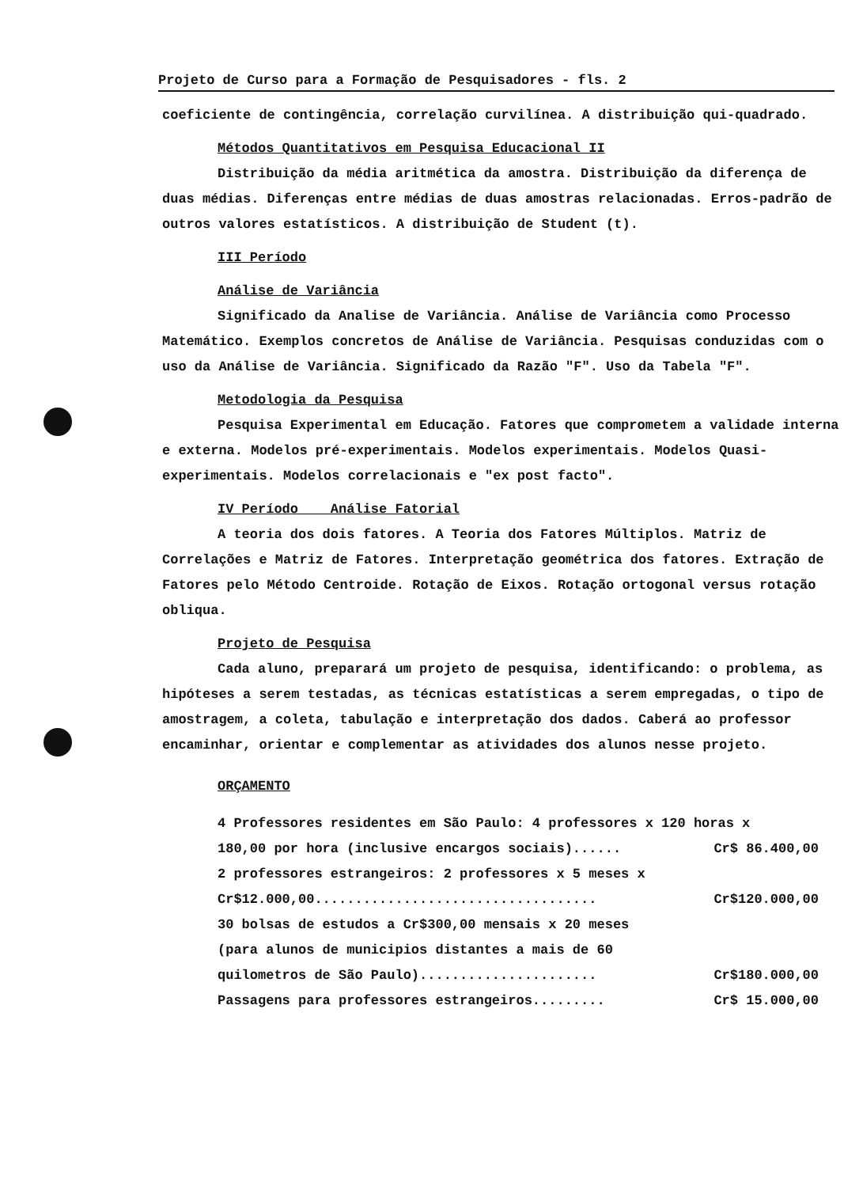Projeto de Curso para a Formação de Pesquisadores - fls. 2
coeficiente de contingência, correlação curvilínea. A distribuição qui-quadrado.
Métodos Quantitativos em Pesquisa Educacional II
Distribuição da média aritmética da amostra. Distribuição da diferença de duas médias. Diferenças entre médias de duas amostras relacionadas. Erros-padrão de outros valores estatísticos. A distribuição de Student (t).
III Período
Análise de Variância
Significado da Analise de Variância. Análise de Variância como Processo Matemático. Exemplos concretos de Análise de Variância. Pesquisas conduzidas com o uso da Análise de Variância. Significado da Razão "F". Uso da Tabela "F".
Metodologia da Pesquisa
Pesquisa Experimental em Educação. Fatores que comprometem a validade interna e externa. Modelos pré-experimentais. Modelos experimentais. Modelos Quasi-experimentais. Modelos correlacionais e "ex post facto".
IV Período Análise Fatorial
A teoria dos dois fatores. A Teoria dos Fatores Múltiplos. Matriz de Correlações e Matriz de Fatores. Interpretação geométrica dos fatores. Extração de Fatores pelo Método Centroide. Rotação de Eixos. Rotação ortogonal versus rotação obliqua.
Projeto de Pesquisa
Cada aluno, preparará um projeto de pesquisa, identificando: o problema, as hipóteses a serem testadas, as técnicas estatísticas a serem empregadas, o tipo de amostragem, a coleta, tabulação e interpretação dos dados. Caberá ao professor encaminhar, orientar e complementar as atividades dos alunos nesse projeto.
ORÇAMENTO
4 Professores residentes em São Paulo: 4 professores x 120 horas x
180,00 por hora (inclusive encargos sociais)...... Cr$ 86.400,00
2 professores estrangeiros: 2 professores x 5 meses x
Cr$12.000,00................................... Cr$120.000,00
30 bolsas de estudos a Cr$300,00 mensais x 20 meses
(para alunos de municipios distantes a mais de 60
quilometros de São Paulo)...................... Cr$180.000,00
Passagens para professores estrangeiros......... Cr$ 15.000,00